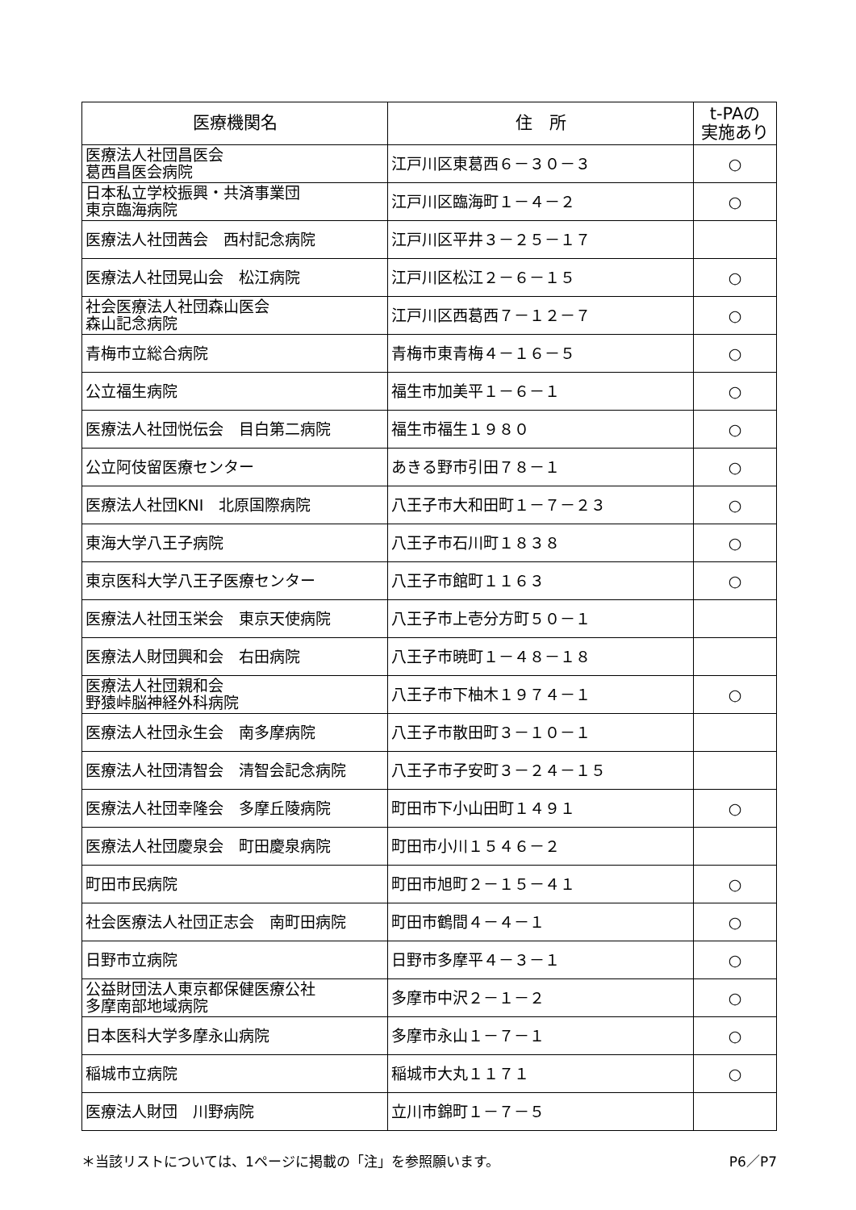| 医療機関名 | 住 所 | t-PAの 実施あり |
| --- | --- | --- |
| 医療法人社団昌医会 葛西昌医会病院 | 江戸川区東葛西６－３０－３ | ○ |
| 日本私立学校振興・共済事業団 東京臨海病院 | 江戸川区臨海町１－４－２ | ○ |
| 医療法人社団茜会 西村記念病院 | 江戸川区平井３－２５－１７ | |
| 医療法人社団晃山会 松江病院 | 江戸川区松江２－６－１５ | ○ |
| 社会医療法人社団森山医会 森山記念病院 | 江戸川区西葛西７－１２－７ | ○ |
| 青梅市立総合病院 | 青梅市東青梅４－１６－５ | ○ |
| 公立福生病院 | 福生市加美平１－６－１ | ○ |
| 医療法人社団悦伝会 目白第二病院 | 福生市福生１９８０ | ○ |
| 公立阿伎留医療センター | あきる野市引田７８－１ | ○ |
| 医療法人社団KNI 北原国際病院 | 八王子市大和田町１－７－２３ | ○ |
| 東海大学八王子病院 | 八王子市石川町１８３８ | ○ |
| 東京医科大学八王子医療センター | 八王子市館町１１６３ | ○ |
| 医療法人社団玉栄会 東京天使病院 | 八王子市上壱分方町５０－１ | |
| 医療法人財団興和会 右田病院 | 八王子市暁町１－４８－１８ | |
| 医療法人社団親和会 野猿峠脳神経外科病院 | 八王子市下柚木１９７４－１ | ○ |
| 医療法人社団永生会 南多摩病院 | 八王子市散田町３－１０－１ | |
| 医療法人社団清智会 清智会記念病院 | 八王子市子安町３－２４－１５ | |
| 医療法人社団幸隆会 多摩丘陵病院 | 町田市下小山田町１４９１ | ○ |
| 医療法人社団慶泉会 町田慶泉病院 | 町田市小川１５４６－２ | |
| 町田市民病院 | 町田市旭町２－１５－４１ | ○ |
| 社会医療法人社団正志会 南町田病院 | 町田市鶴間４－４－１ | ○ |
| 日野市立病院 | 日野市多摩平４－３－１ | ○ |
| 公益財団法人東京都保健医療公社 多摩南部地域病院 | 多摩市中沢２－１－２ | ○ |
| 日本医科大学多摩永山病院 | 多摩市永山１－７－１ | ○ |
| 稲城市立病院 | 稲城市大丸１１７１ | ○ |
| 医療法人財団 川野病院 | 立川市錦町１－７－５ | |
＊当該リストについては、1ページに掲載の「注」を参照願います。 P6／P7